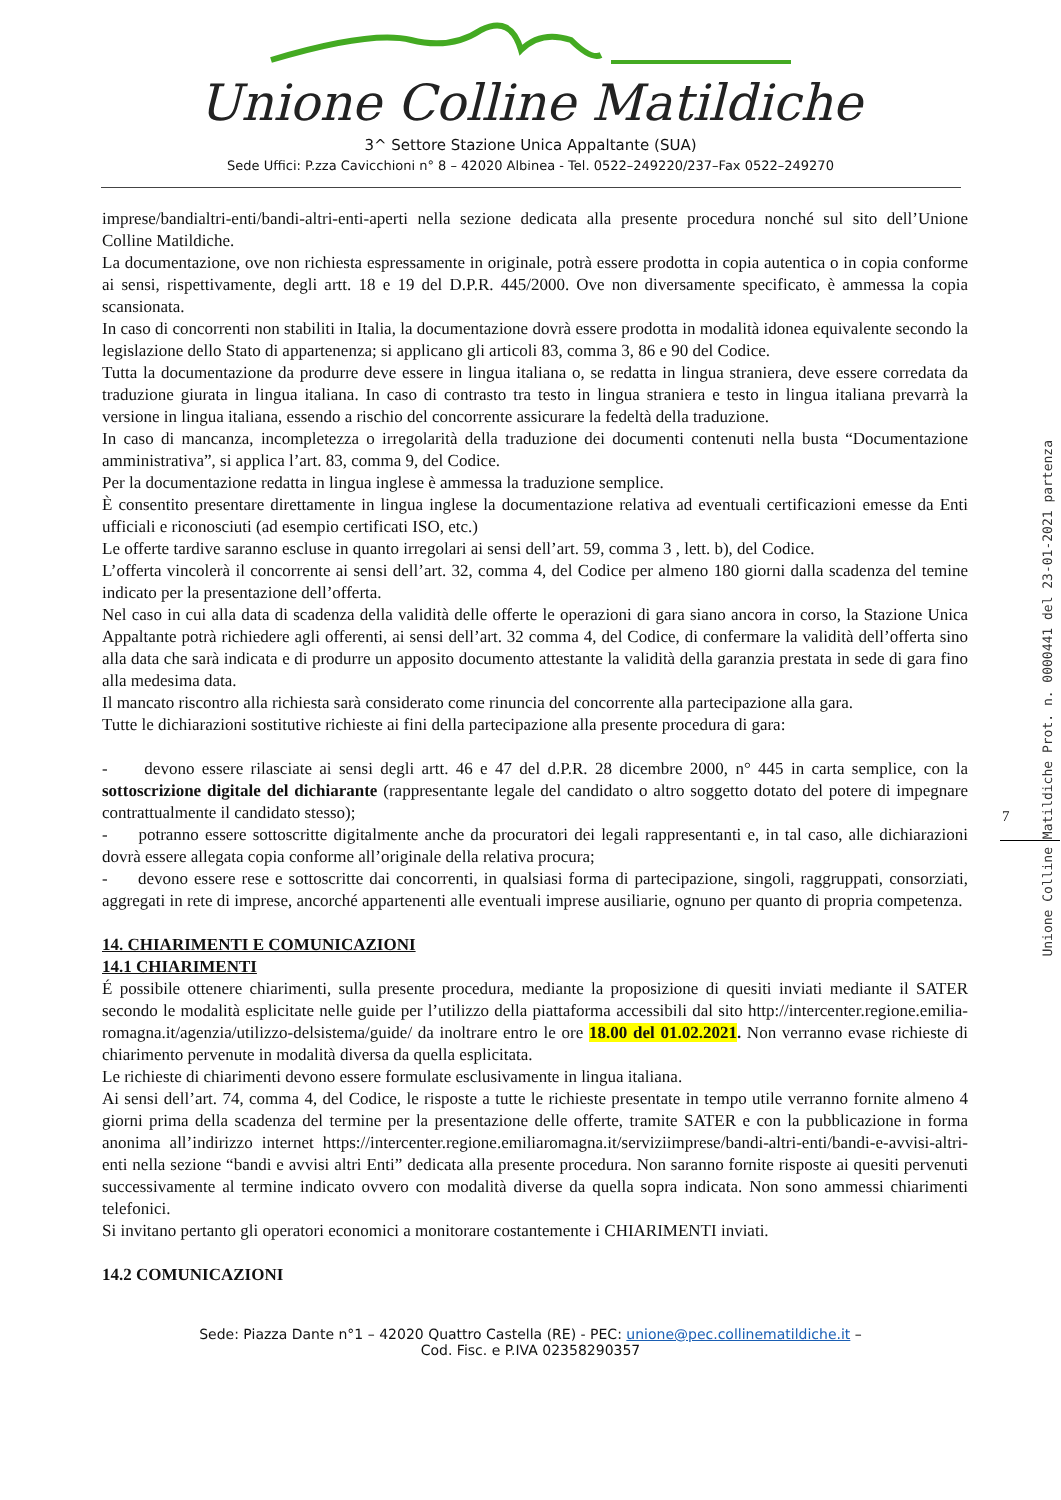Unione Colline Matildiche
3^ Settore Stazione Unica Appaltante (SUA)
Sede Uffici: P.zza Cavicchioni n° 8 – 42020 Albinea - Tel. 0522–249220/237–Fax 0522–249270
imprese/bandialtri-enti/bandi-altri-enti-aperti nella sezione dedicata alla presente procedura nonché sul sito dell’Unione Colline Matildiche.
La documentazione, ove non richiesta espressamente in originale, potrà essere prodotta in copia autentica o in copia conforme ai sensi, rispettivamente, degli artt. 18 e 19 del D.P.R. 445/2000. Ove non diversamente specificato, è ammessa la copia scansionata.
In caso di concorrenti non stabiliti in Italia, la documentazione dovrà essere prodotta in modalità idonea equivalente secondo la legislazione dello Stato di appartenenza; si applicano gli articoli 83, comma 3, 86 e 90 del Codice.
Tutta la documentazione da produrre deve essere in lingua italiana o, se redatta in lingua straniera, deve essere corredata da traduzione giurata in lingua italiana. In caso di contrasto tra testo in lingua straniera e testo in lingua italiana prevarrà la versione in lingua italiana, essendo a rischio del concorrente assicurare la fedeltà della traduzione.
In caso di mancanza, incompletezza o irregolarità della traduzione dei documenti contenuti nella busta “Documentazione amministrativa”, si applica l’art. 83, comma 9, del Codice.
Per la documentazione redatta in lingua inglese è ammessa la traduzione semplice.
È consentito presentare direttamente in lingua inglese la documentazione relativa ad eventuali certificazioni emesse da Enti ufficiali e riconosciuti (ad esempio certificati ISO, etc.)
Le offerte tardive saranno escluse in quanto irregolari ai sensi dell’art. 59, comma 3 , lett. b), del Codice.
L’offerta vincolerà il concorrente ai sensi dell’art. 32, comma 4, del Codice per almeno 180 giorni dalla scadenza del temine indicato per la presentazione dell’offerta.
Nel caso in cui alla data di scadenza della validità delle offerte le operazioni di gara siano ancora in corso, la Stazione Unica Appaltante potrà richiedere agli offerenti, ai sensi dell’art. 32 comma 4, del Codice, di confermare la validità dell’offerta sino alla data che sarà indicata e di produrre un apposito documento attestante la validità della garanzia prestata in sede di gara fino alla medesima data.
Il mancato riscontro alla richiesta sarà considerato come rinuncia del concorrente alla partecipazione alla gara.
Tutte le dichiarazioni sostitutive richieste ai fini della partecipazione alla presente procedura di gara:
- devono essere rilasciate ai sensi degli artt. 46 e 47 del d.P.R. 28 dicembre 2000, n° 445 in carta semplice, con la sottoscrizione digitale del dichiarante (rappresentante legale del candidato o altro soggetto dotato del potere di impegnare contrattualmente il candidato stesso);
- potranno essere sottoscritte digitalmente anche da procuratori dei legali rappresentanti e, in tal caso, alle dichiarazioni dovrà essere allegata copia conforme all’originale della relativa procura;
- devono essere rese e sottoscritte dai concorrenti, in qualsiasi forma di partecipazione, singoli, raggruppati, consorziati, aggregati in rete di imprese, ancorché appartenenti alle eventuali imprese ausiliarie, ognuno per quanto di propria competenza.
14. CHIARIMENTI E COMUNICAZIONI
14.1 CHIARIMENTI
É possibile ottenere chiarimenti, sulla presente procedura, mediante la proposizione di quesiti inviati mediante il SATER secondo le modalità esplicitate nelle guide per l’utilizzo della piattaforma accessibili dal sito http://intercenter.regione.emilia-romagna.it/agenzia/utilizzo-delsistema/guide/ da inoltrare entro le ore 18.00 del 01.02.2021. Non verranno evase richieste di chiarimento pervenute in modalità diversa da quella esplicitata.
Le richieste di chiarimenti devono essere formulate esclusivamente in lingua italiana.
Ai sensi dell’art. 74, comma 4, del Codice, le risposte a tutte le richieste presentate in tempo utile verranno fornite almeno 4 giorni prima della scadenza del termine per la presentazione delle offerte, tramite SATER e con la pubblicazione in forma anonima all’indirizzo internet https://intercenter.regione.emiliaromagna.it/serviziimprese/bandi-altri-enti/bandi-e-avvisi-altri-enti nella sezione “bandi e avvisi altri Enti” dedicata alla presente procedura. Non saranno fornite risposte ai quesiti pervenuti successivamente al termine indicato ovvero con modalità diverse da quella sopra indicata. Non sono ammessi chiarimenti telefonici.
Si invitano pertanto gli operatori economici a monitorare costantemente i CHIARIMENTI inviati.
14.2 COMUNICAZIONI
Sede: Piazza Dante n°1 – 42020 Quattro Castella (RE) - PEC: unione@pec.collinematildiche.it –
Cod. Fisc. e P.IVA 02358290357
7
Unione Colline Matildiche Prot. n. 0000441 del 23-01-2021 partenza